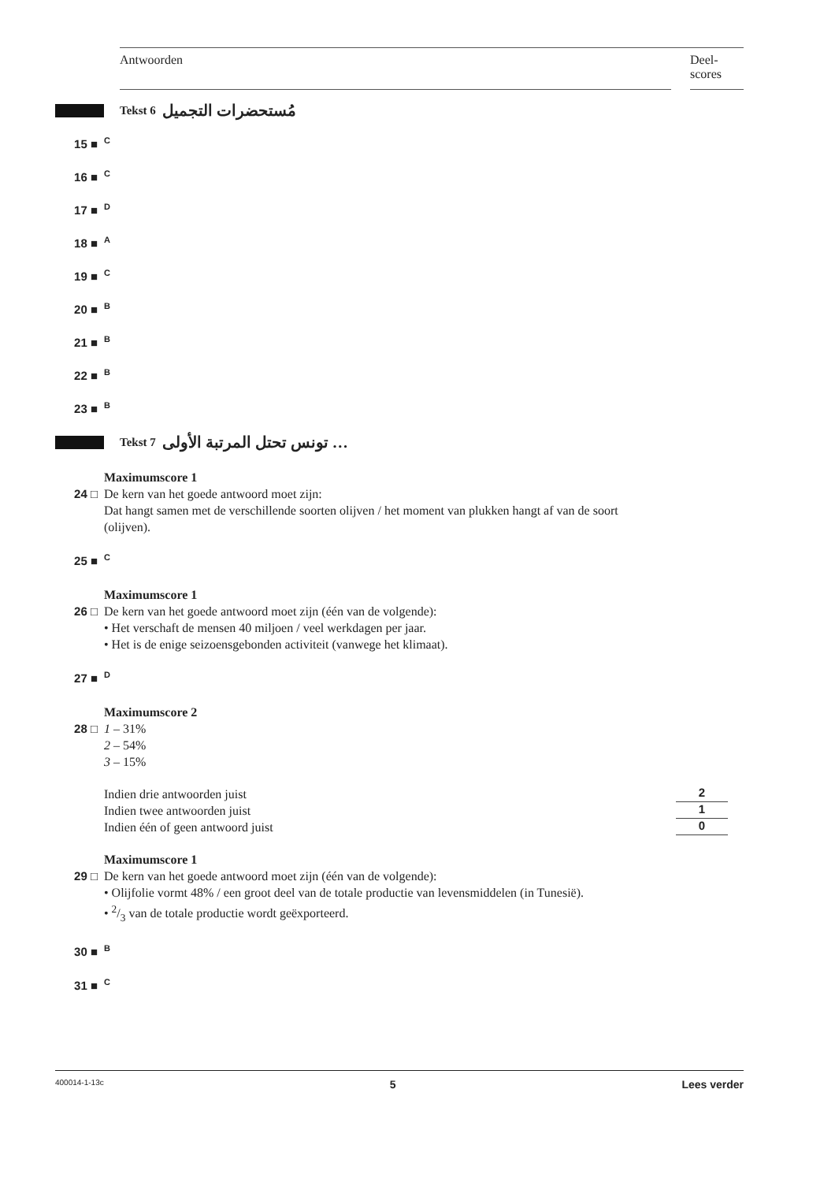Antwoorden Deel-
scores
Tekst 6 مُستحضرات التجميل
15 ■ C
16 ■ C
17 ■ D
18 ■ A
19 ■ C
20 ■ B
21 ■ B
22 ■ B
23 ■ B
Tekst 7 تونس تحتل المرتبة الأولى …
Maximumscore 1
24 □ De kern van het goede antwoord moet zijn:
Dat hangt samen met de verschillende soorten olijven / het moment van plukken hangt af van de soort (olijven).
25 ■ C
Maximumscore 1
26 □ De kern van het goede antwoord moet zijn (één van de volgende):
• Het verschaft de mensen 40 miljoen / veel werkdagen per jaar.
• Het is de enige seizoensgebonden activiteit (vanwege het klimaat).
27 ■ D
Maximumscore 2
28 □ 1 – 31%
2 – 54%
3 – 15%
Indien drie antwoorden juist 2
Indien twee antwoorden juist 1
Indien één of geen antwoord juist 0
Maximumscore 1
29 □ De kern van het goede antwoord moet zijn (één van de volgende):
• Olijfolie vormt 48% / een groot deel van de totale productie van levensmiddelen (in Tunesië).
• 2/3 van de totale productie wordt geëxporteerd.
30 ■ B
31 ■ C
400014-1-13c 5 Lees verder